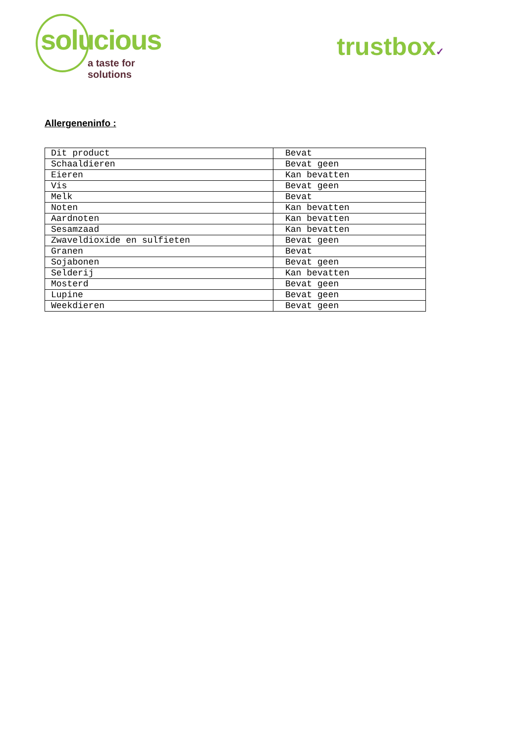solucious
a taste for solutions
trustbox✓
Allergeneninfo :
| Dit product | Bevat |
| Schaaldieren | Bevat geen |
| Eieren | Kan bevatten |
| Vis | Bevat geen |
| Melk | Bevat |
| Noten | Kan bevatten |
| Aardnoten | Kan bevatten |
| Sesamzaad | Kan bevatten |
| Zwaveldioxide en sulfieten | Bevat geen |
| Granen | Bevat |
| Sojabonen | Bevat geen |
| Selderij | Kan bevatten |
| Mosterd | Bevat geen |
| Lupine | Bevat geen |
| Weekdieren | Bevat geen |